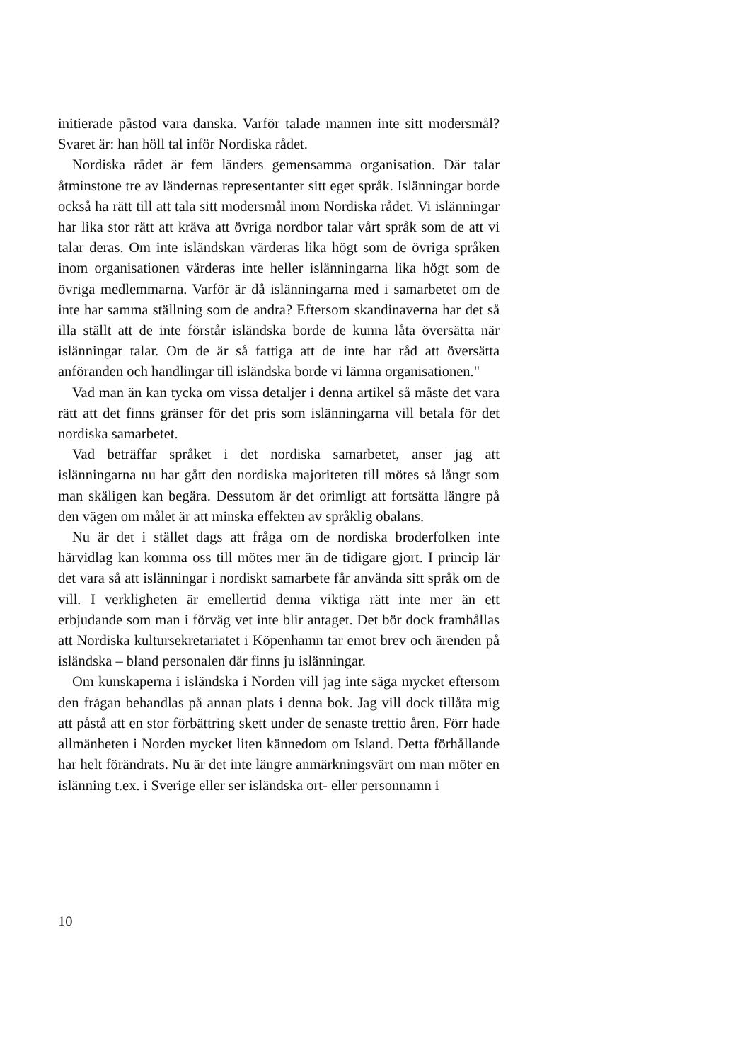initierade påstod vara danska. Varför talade mannen inte sitt modersmål? Svaret är: han höll tal inför Nordiska rådet.
Nordiska rådet är fem länders gemensamma organisation. Där talar åtminstone tre av ländernas representanter sitt eget språk. Islänningar borde också ha rätt till att tala sitt modersmål inom Nordiska rådet. Vi islänningar har lika stor rätt att kräva att övriga nordbor talar vårt språk som de att vi talar deras. Om inte isländskan värderas lika högt som de övriga språken inom organisationen värderas inte heller islänningarna lika högt som de övriga medlemmarna. Varför är då islänningarna med i samarbetet om de inte har samma ställning som de andra? Eftersom skandinaverna har det så illa ställt att de inte förstår isländska borde de kunna låta översätta när islänningar talar. Om de är så fattiga att de inte har råd att översätta anföranden och handlingar till isländska borde vi lämna organisationen."
Vad man än kan tycka om vissa detaljer i denna artikel så måste det vara rätt att det finns gränser för det pris som islänningarna vill betala för det nordiska samarbetet.
Vad beträffar språket i det nordiska samarbetet, anser jag att islänningarna nu har gått den nordiska majoriteten till mötes så långt som man skäligen kan begära. Dessutom är det orimligt att fortsätta längre på den vägen om målet är att minska effekten av språklig obalans.
Nu är det i stället dags att fråga om de nordiska broderfolken inte härvidlag kan komma oss till mötes mer än de tidigare gjort. I princip lär det vara så att islänningar i nordiskt samarbete får använda sitt språk om de vill. I verkligheten är emellertid denna viktiga rätt inte mer än ett erbjudande som man i förväg vet inte blir antaget. Det bör dock framhållas att Nordiska kultursekretariatet i Köpenhamn tar emot brev och ärenden på isländska – bland personalen där finns ju islänningar.
Om kunskaperna i isländska i Norden vill jag inte säga mycket eftersom den frågan behandlas på annan plats i denna bok. Jag vill dock tillåta mig att påstå att en stor förbättring skett under de senaste trettio åren. Förr hade allmänheten i Norden mycket liten kännedom om Island. Detta förhållande har helt förändrats. Nu är det inte längre anmärkningsvärt om man möter en islänning t.ex. i Sverige eller ser isländska ort- eller personnamn i
10